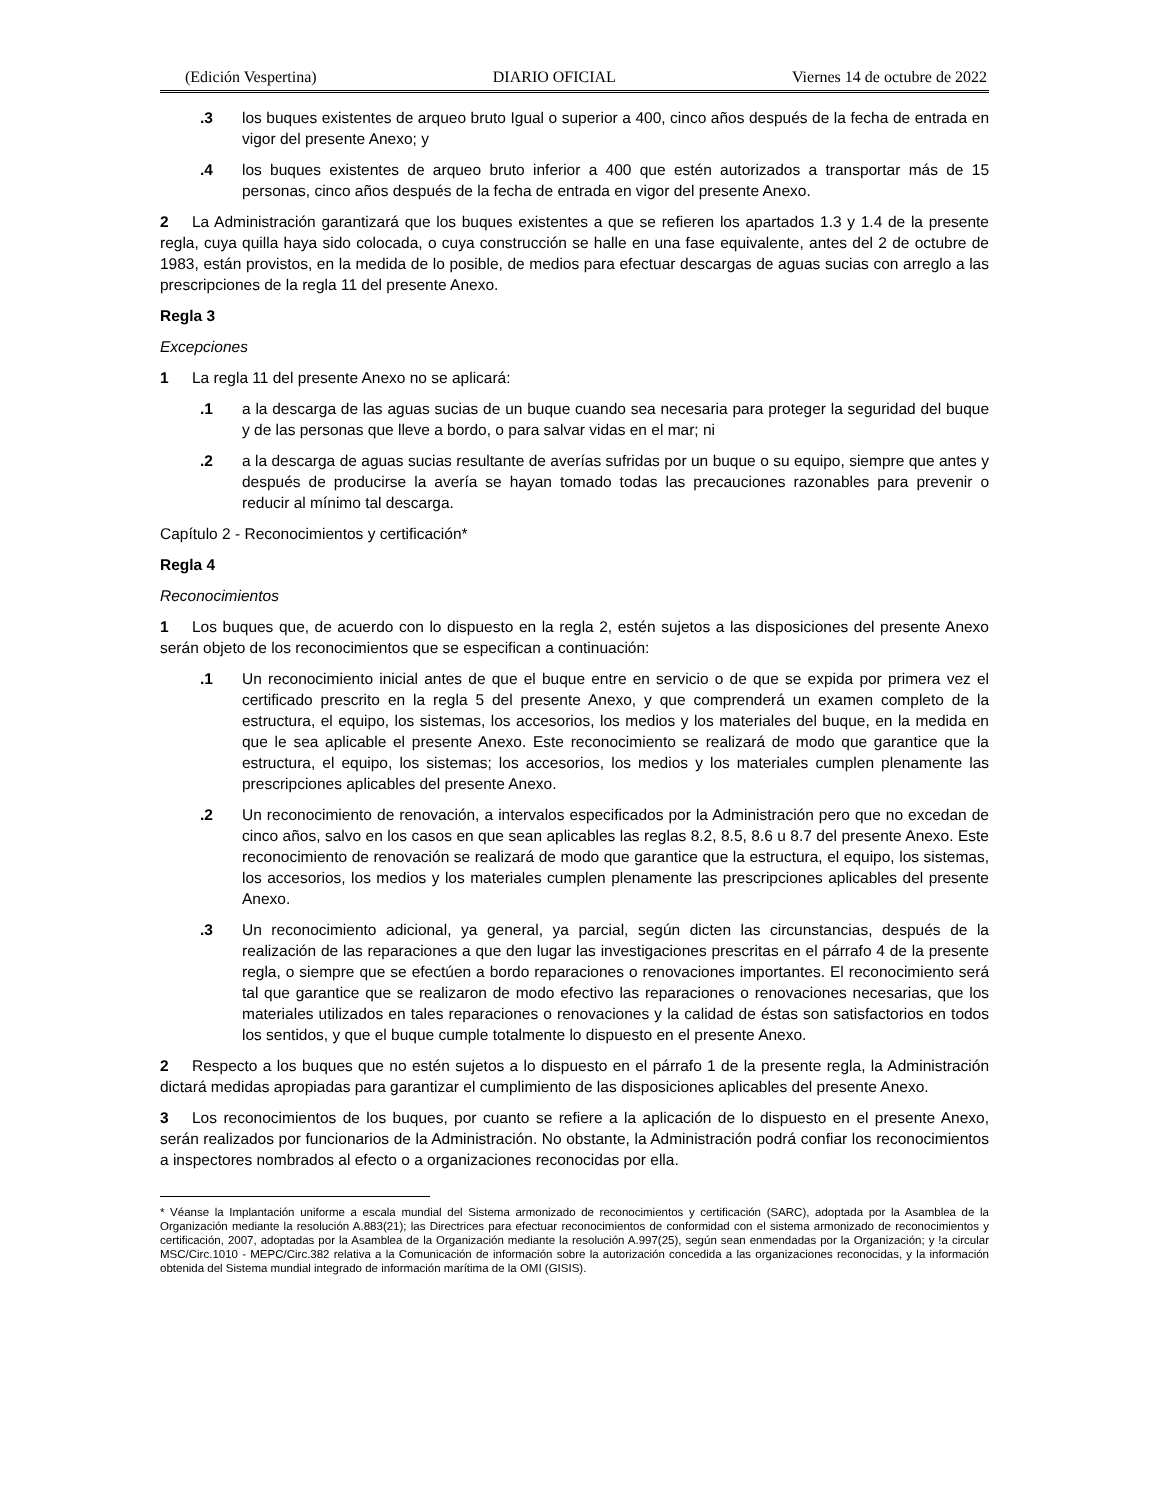(Edición Vespertina) DIARIO OFICIAL Viernes 14 de octubre de 2022
.3 los buques existentes de arqueo bruto Igual o superior a 400, cinco años después de la fecha de entrada en vigor del presente Anexo; y
.4 los buques existentes de arqueo bruto inferior a 400 que estén autorizados a transportar más de 15 personas, cinco años después de la fecha de entrada en vigor del presente Anexo.
2 La Administración garantizará que los buques existentes a que se refieren los apartados 1.3 y 1.4 de la presente regla, cuya quilla haya sido colocada, o cuya construcción se halle en una fase equivalente, antes del 2 de octubre de 1983, están provistos, en la medida de lo posible, de medios para efectuar descargas de aguas sucias con arreglo a las prescripciones de la regla 11 del presente Anexo.
Regla 3
Excepciones
1 La regla 11 del presente Anexo no se aplicará:
.1 a la descarga de las aguas sucias de un buque cuando sea necesaria para proteger la seguridad del buque y de las personas que lleve a bordo, o para salvar vidas en el mar; ni
.2 a la descarga de aguas sucias resultante de averías sufridas por un buque o su equipo, siempre que antes y después de producirse la avería se hayan tomado todas las precauciones razonables para prevenir o reducir al mínimo tal descarga.
Capítulo 2 - Reconocimientos y certificación*
Regla 4
Reconocimientos
1 Los buques que, de acuerdo con lo dispuesto en la regla 2, estén sujetos a las disposiciones del presente Anexo serán objeto de los reconocimientos que se especifican a continuación:
.1 Un reconocimiento inicial antes de que el buque entre en servicio o de que se expida por primera vez el certificado prescrito en la regla 5 del presente Anexo, y que comprenderá un examen completo de la estructura, el equipo, los sistemas, los accesorios, los medios y los materiales del buque, en la medida en que le sea aplicable el presente Anexo. Este reconocimiento se realizará de modo que garantice que la estructura, el equipo, los sistemas; los accesorios, los medios y los materiales cumplen plenamente las prescripciones aplicables del presente Anexo.
.2 Un reconocimiento de renovación, a intervalos especificados por la Administración pero que no excedan de cinco años, salvo en los casos en que sean aplicables las reglas 8.2, 8.5, 8.6 u 8.7 del presente Anexo. Este reconocimiento de renovación se realizará de modo que garantice que la estructura, el equipo, los sistemas, los accesorios, los medios y los materiales cumplen plenamente las prescripciones aplicables del presente Anexo.
.3 Un reconocimiento adicional, ya general, ya parcial, según dicten las circunstancias, después de la realización de las reparaciones a que den lugar las investigaciones prescritas en el párrafo 4 de la presente regla, o siempre que se efectúen a bordo reparaciones o renovaciones importantes. El reconocimiento será tal que garantice que se realizaron de modo efectivo las reparaciones o renovaciones necesarias, que los materiales utilizados en tales reparaciones o renovaciones y la calidad de éstas son satisfactorios en todos los sentidos, y que el buque cumple totalmente lo dispuesto en el presente Anexo.
2 Respecto a los buques que no estén sujetos a lo dispuesto en el párrafo 1 de la presente regla, la Administración dictará medidas apropiadas para garantizar el cumplimiento de las disposiciones aplicables del presente Anexo.
3 Los reconocimientos de los buques, por cuanto se refiere a la aplicación de lo dispuesto en el presente Anexo, serán realizados por funcionarios de la Administración. No obstante, la Administración podrá confiar los reconocimientos a inspectores nombrados al efecto o a organizaciones reconocidas por ella.
* Véanse la Implantación uniforme a escala mundial del Sistema armonizado de reconocimientos y certificación (SARC), adoptada por la Asamblea de la Organización mediante la resolución A.883(21); las Directrices para efectuar reconocimientos de conformidad con el sistema armonizado de reconocimientos y certificación, 2007, adoptadas por la Asamblea de la Organización mediante la resolución A.997(25), según sean enmendadas por la Organización; y !a circular MSC/Circ.1010 - MEPC/Circ.382 relativa a la Comunicación de información sobre la autorización concedida a las organizaciones reconocidas, y la información obtenida del Sistema mundial integrado de información marítima de la OMI (GISIS).